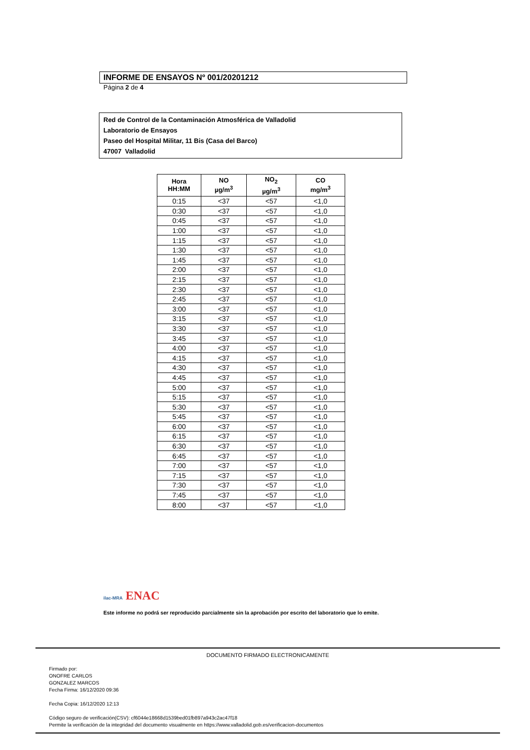INFORME DE ENSAYOS Nº 001/20201212
Página 2 de 4
Red de Control de la Contaminación Atmosférica de Valladolid
Laboratorio de Ensayos
Paseo del Hospital Militar, 11 Bis (Casa del Barco)
47007 Valladolid
| Hora HH:MM | NO µg/m<sup>3</sup> | NO<sub>2</sub> µg/m<sup>3</sup> | CO mg/m<sup>3</sup> |
| --- | --- | --- | --- |
| 0:15 | <37 | <57 | <1,0 |
| 0:30 | <37 | <57 | <1,0 |
| 0:45 | <37 | <57 | <1,0 |
| 1:00 | <37 | <57 | <1,0 |
| 1:15 | <37 | <57 | <1,0 |
| 1:30 | <37 | <57 | <1,0 |
| 1:45 | <37 | <57 | <1,0 |
| 2:00 | <37 | <57 | <1,0 |
| 2:15 | <37 | <57 | <1,0 |
| 2:30 | <37 | <57 | <1,0 |
| 2:45 | <37 | <57 | <1,0 |
| 3:00 | <37 | <57 | <1,0 |
| 3:15 | <37 | <57 | <1,0 |
| 3:30 | <37 | <57 | <1,0 |
| 3:45 | <37 | <57 | <1,0 |
| 4:00 | <37 | <57 | <1,0 |
| 4:15 | <37 | <57 | <1,0 |
| 4:30 | <37 | <57 | <1,0 |
| 4:45 | <37 | <57 | <1,0 |
| 5:00 | <37 | <57 | <1,0 |
| 5:15 | <37 | <57 | <1,0 |
| 5:30 | <37 | <57 | <1,0 |
| 5:45 | <37 | <57 | <1,0 |
| 6:00 | <37 | <57 | <1,0 |
| 6:15 | <37 | <57 | <1,0 |
| 6:30 | <37 | <57 | <1,0 |
| 6:45 | <37 | <57 | <1,0 |
| 7:00 | <37 | <57 | <1,0 |
| 7:15 | <37 | <57 | <1,0 |
| 7:30 | <37 | <57 | <1,0 |
| 7:45 | <37 | <57 | <1,0 |
| 8:00 | <37 | <57 | <1,0 |
ilac-MRA ENAC
Este informe no podrá ser reproducido parcialmente sin la aprobación por escrito del laboratorio que lo emite.
DOCUMENTO FIRMADO ELECTRONICAMENTE
Firmado por:
ONOFRE CARLOS
GONZALEZ MARCOS
Fecha Firma: 16/12/2020 09:36
Fecha Copia: 16/12/2020 12:13
Código seguro de verificación(CSV): cf6044e18668d1539bed01fb897a943c2ac47f18
Permite la verificación de la integridad del documento visualmente en https://www.valladolid.gob.es/verificacion-documentos